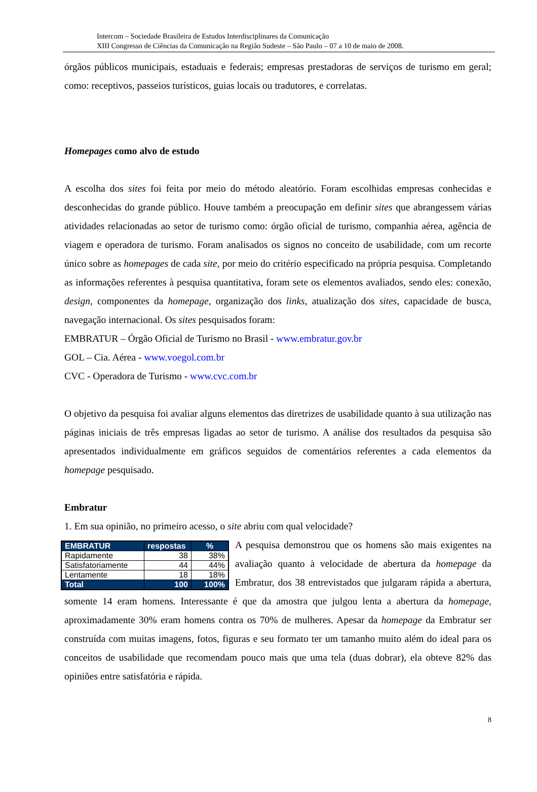Intercom – Sociedade Brasileira de Estudos Interdisciplinares da Comunicação
XIII Congresso de Ciências da Comunicação na Região Sudeste – São Paulo – 07 a 10 de maio de 2008.
órgãos públicos municipais, estaduais e federais; empresas prestadoras de serviços de turismo em geral; como: receptivos, passeios turísticos, guias locais ou tradutores, e correlatas.
Homepages como alvo de estudo
A escolha dos sites foi feita por meio do método aleatório. Foram escolhidas empresas conhecidas e desconhecidas do grande público. Houve também a preocupação em definir sites que abrangessem várias atividades relacionadas ao setor de turismo como: órgão oficial de turismo, companhia aérea, agência de viagem e operadora de turismo. Foram analisados os signos no conceito de usabilidade, com um recorte único sobre as homepages de cada site, por meio do critério especificado na própria pesquisa. Completando as informações referentes à pesquisa quantitativa, foram sete os elementos avaliados, sendo eles: conexão, design, componentes da homepage, organização dos links, atualização dos sites, capacidade de busca, navegação internacional. Os sites pesquisados foram:
EMBRATUR – Órgão Oficial de Turismo no Brasil - www.embratur.gov.br
GOL – Cia. Aérea - www.voegol.com.br
CVC - Operadora de Turismo - www.cvc.com.br
O objetivo da pesquisa foi avaliar alguns elementos das diretrizes de usabilidade quanto à sua utilização nas páginas iniciais de três empresas ligadas ao setor de turismo. A análise dos resultados da pesquisa são apresentados individualmente em gráficos seguidos de comentários referentes a cada elementos da homepage pesquisado.
Embratur
1. Em sua opinião, no primeiro acesso, o site abriu com qual velocidade?
| EMBRATUR | respostas | % |
| --- | --- | --- |
| Rapidamente | 38 | 38% |
| Satisfatoriamente | 44 | 44% |
| Lentamente | 18 | 18% |
| Total | 100 | 100% |
A pesquisa demonstrou que os homens são mais exigentes na avaliação quanto à velocidade de abertura da homepage da Embratur, dos 38 entrevistados que julgaram rápida a abertura, somente 14 eram homens. Interessante é que da amostra que julgou lenta a abertura da homepage, aproximadamente 30% eram homens contra os 70% de mulheres. Apesar da homepage da Embratur ser construída com muitas imagens, fotos, figuras e seu formato ter um tamanho muito além do ideal para os conceitos de usabilidade que recomendam pouco mais que uma tela (duas dobrar), ela obteve 82% das opiniões entre satisfatória e rápida.
8